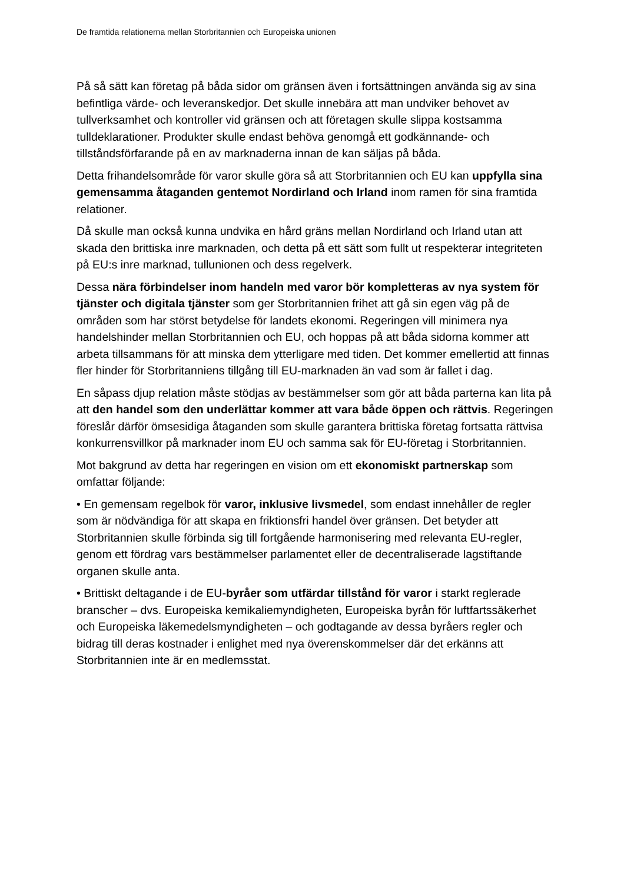De framtida relationerna mellan Storbritannien och Europeiska unionen
På så sätt kan företag på båda sidor om gränsen även i fortsättningen använda sig av sina befintliga värde- och leveranskedjor. Det skulle innebära att man undviker behovet av tullverksamhet och kontroller vid gränsen och att företagen skulle slippa kostsamma tulldeklarationer. Produkter skulle endast behöva genomgå ett godkännande- och tillståndsförfarande på en av marknaderna innan de kan säljas på båda.
Detta frihandelsområde för varor skulle göra så att Storbritannien och EU kan uppfylla sina gemensamma åtaganden gentemot Nordirland och Irland inom ramen för sina framtida relationer.
Då skulle man också kunna undvika en hård gräns mellan Nordirland och Irland utan att skada den brittiska inre marknaden, och detta på ett sätt som fullt ut respekterar integriteten på EU:s inre marknad, tullunionen och dess regelverk.
Dessa nära förbindelser inom handeln med varor bör kompletteras av nya system för tjänster och digitala tjänster som ger Storbritannien frihet att gå sin egen väg på de områden som har störst betydelse för landets ekonomi. Regeringen vill minimera nya handelshinder mellan Storbritannien och EU, och hoppas på att båda sidorna kommer att arbeta tillsammans för att minska dem ytterligare med tiden. Det kommer emellertid att finnas fler hinder för Storbritanniens tillgång till EU-marknaden än vad som är fallet i dag.
En såpass djup relation måste stödjas av bestämmelser som gör att båda parterna kan lita på att den handel som den underlättar kommer att vara både öppen och rättvis. Regeringen föreslår därför ömsesidiga åtaganden som skulle garantera brittiska företag fortsatta rättvisa konkurrensvillkor på marknader inom EU och samma sak för EU-företag i Storbritannien.
Mot bakgrund av detta har regeringen en vision om ett ekonomiskt partnerskap som omfattar följande:
• En gemensam regelbok för varor, inklusive livsmedel, som endast innehåller de regler som är nödvändiga för att skapa en friktionsfri handel över gränsen. Det betyder att Storbritannien skulle förbinda sig till fortgående harmonisering med relevanta EU-regler, genom ett fördrag vars bestämmelser parlamentet eller de decentraliserade lagstiftande organen skulle anta.
• Brittiskt deltagande i de EU-byråer som utfärdar tillstånd för varor i starkt reglerade branscher – dvs. Europeiska kemikaliemyndigheten, Europeiska byrån för luftfartssäkerhet och Europeiska läkemedelsmyndigheten – och godtagande av dessa byråers regler och bidrag till deras kostnader i enlighet med nya överenskommelser där det erkänns att Storbritannien inte är en medlemsstat.